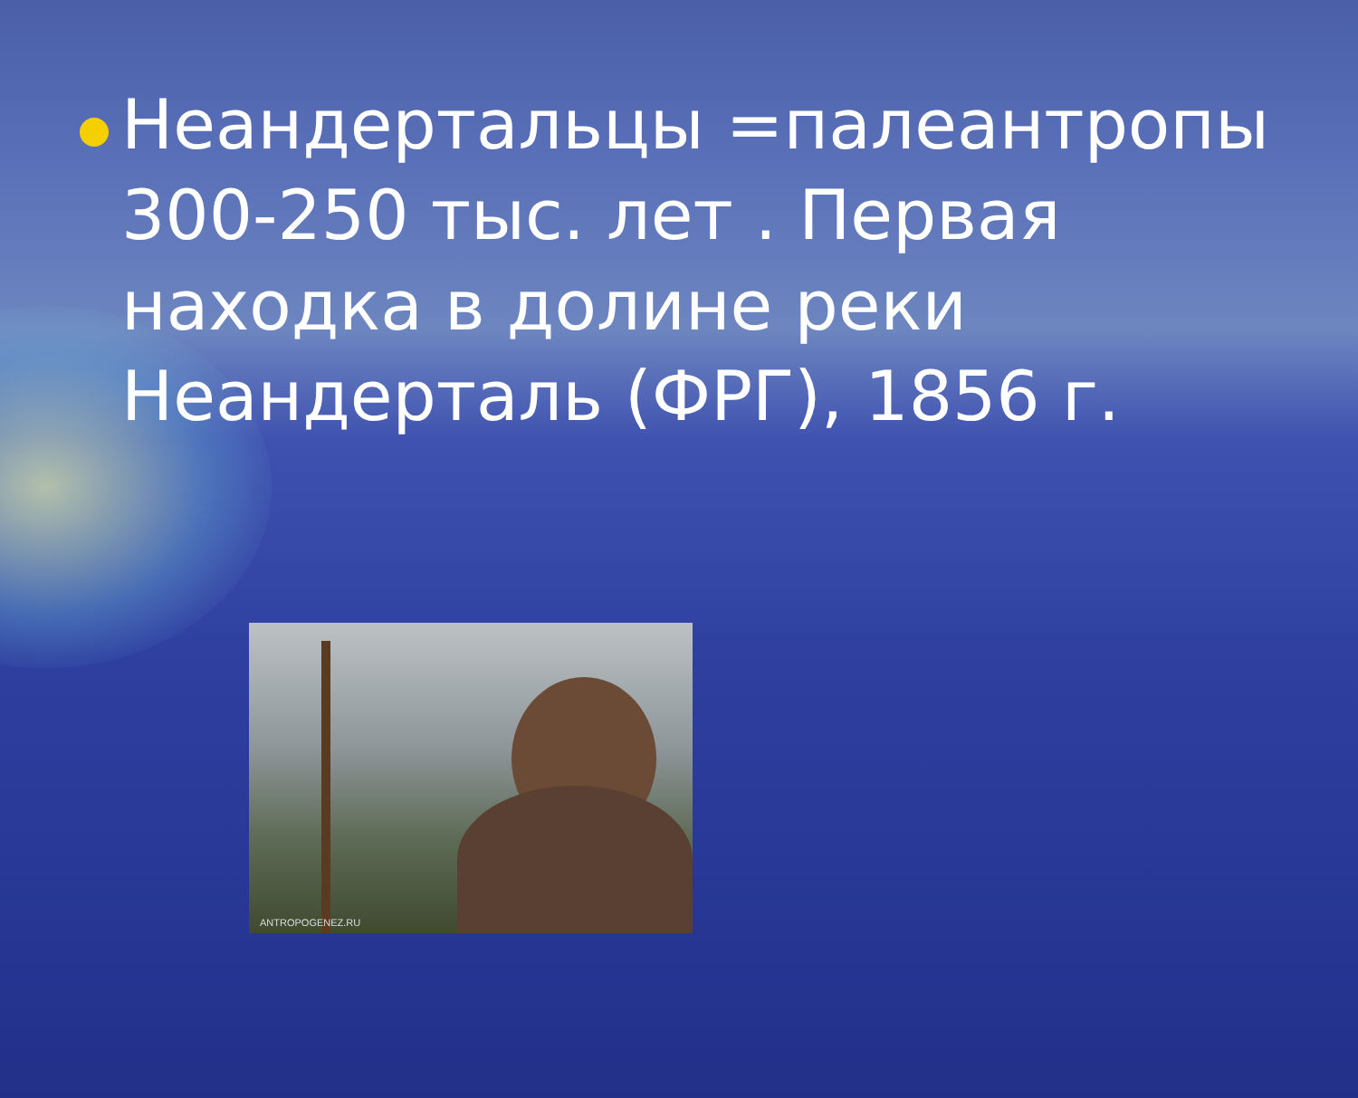Неандертальцы =палеантропы
300-250 тыс. лет . Первая
находка в долине реки
Неандерталь (ФРГ), 1856 г.
ANTROPOGENEZ.RU